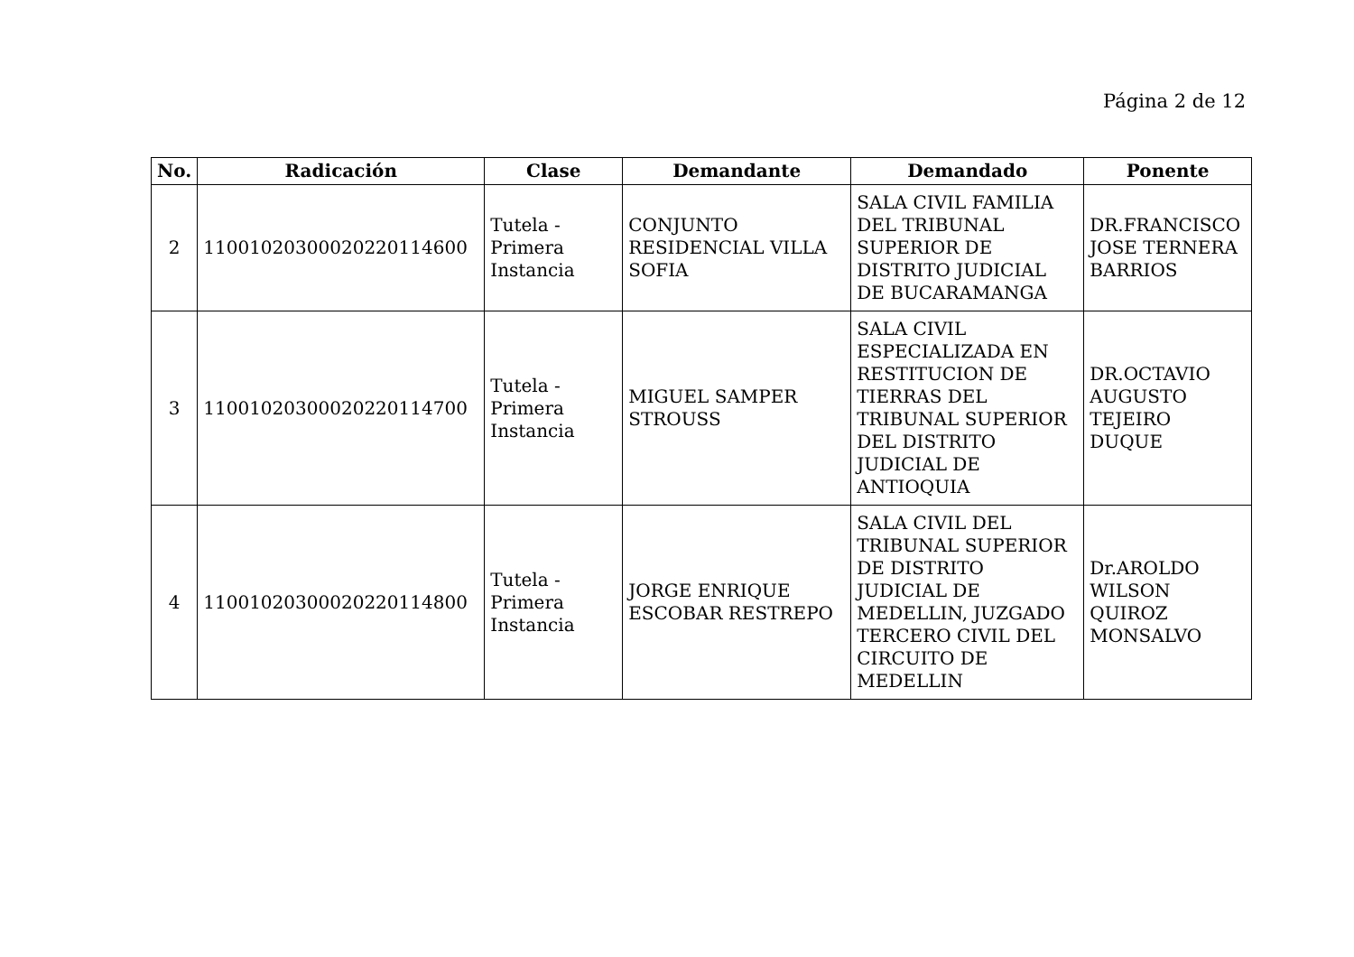Página 2 de 12
| No. | Radicación | Clase | Demandante | Demandado | Ponente |
| --- | --- | --- | --- | --- | --- |
| 2 | 11001020300020220114600 | Tutela - Primera Instancia | CONJUNTO RESIDENCIAL VILLA SOFIA | SALA CIVIL FAMILIA DEL TRIBUNAL SUPERIOR DE DISTRITO JUDICIAL DE BUCARAMANGA | DR.FRANCISCO JOSE TERNERA BARRIOS |
| 3 | 11001020300020220114700 | Tutela - Primera Instancia | MIGUEL SAMPER STROUSS | SALA CIVIL ESPECIALIZADA EN RESTITUCION DE TIERRAS DEL TRIBUNAL SUPERIOR DEL DISTRITO JUDICIAL DE ANTIOQUIA | DR.OCTAVIO AUGUSTO TEJEIRO DUQUE |
| 4 | 11001020300020220114800 | Tutela - Primera Instancia | JORGE ENRIQUE ESCOBAR RESTREPO | SALA CIVIL DEL TRIBUNAL SUPERIOR DE DISTRITO JUDICIAL DE MEDELLIN, JUZGADO TERCERO CIVIL DEL CIRCUITO DE MEDELLIN | Dr.AROLDO WILSON QUIROZ MONSALVO |